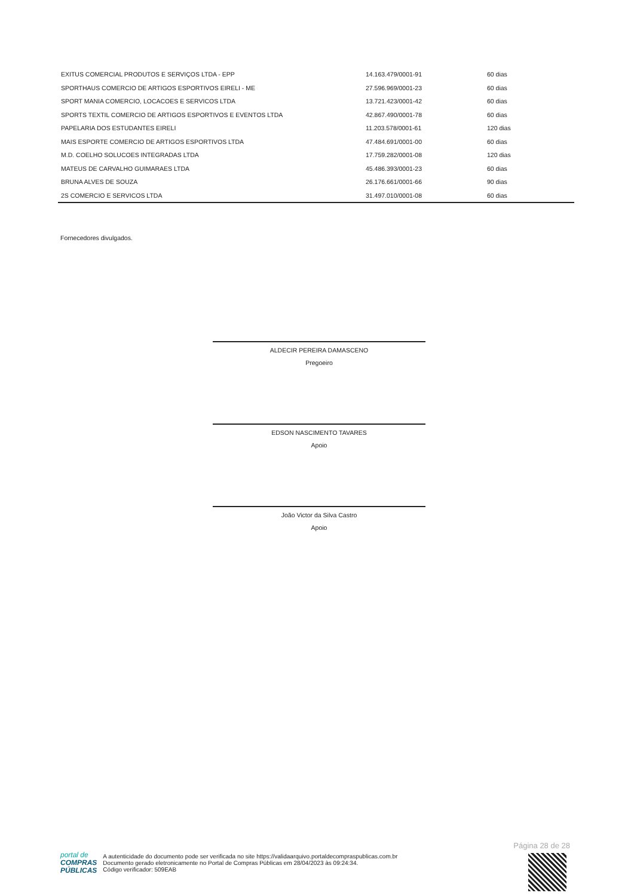| EXITUS COMERCIAL PRODUTOS E SERVIÇOS LTDA - EPP | 14.163.479/0001-91 | 60 dias |
| SPORTHAUS COMERCIO DE ARTIGOS ESPORTIVOS EIRELI - ME | 27.596.969/0001-23 | 60 dias |
| SPORT MANIA COMERCIO, LOCACOES E SERVICOS LTDA | 13.721.423/0001-42 | 60 dias |
| SPORTS TEXTIL COMERCIO DE ARTIGOS ESPORTIVOS E EVENTOS LTDA | 42.867.490/0001-78 | 60 dias |
| PAPELARIA DOS ESTUDANTES EIRELI | 11.203.578/0001-61 | 120 dias |
| MAIS ESPORTE COMERCIO DE ARTIGOS ESPORTIVOS LTDA | 47.484.691/0001-00 | 60 dias |
| M.D. COELHO SOLUCOES INTEGRADAS LTDA | 17.759.282/0001-08 | 120 dias |
| MATEUS DE CARVALHO GUIMARAES LTDA | 45.486.393/0001-23 | 60 dias |
| BRUNA ALVES DE SOUZA | 26.176.661/0001-66 | 90 dias |
| 2S COMERCIO E SERVICOS LTDA | 31.497.010/0001-08 | 60 dias |
Fornecedores divulgados.
ALDECIR PEREIRA DAMASCENO
Pregoeiro
EDSON NASCIMENTO TAVARES
Apoio
João Victor da Silva Castro
Apoio
Página 28 de 28
portal de
COMPRAS
PÚBLICAS
A autenticidade do documento pode ser verificada no site https://validaarquivo.portaldecompraspublicas.com.br
Documento gerado eletronicamente no Portal de Compras Públicas em 28/04/2023 às 09:24:34.
Código verificador: 509EAB